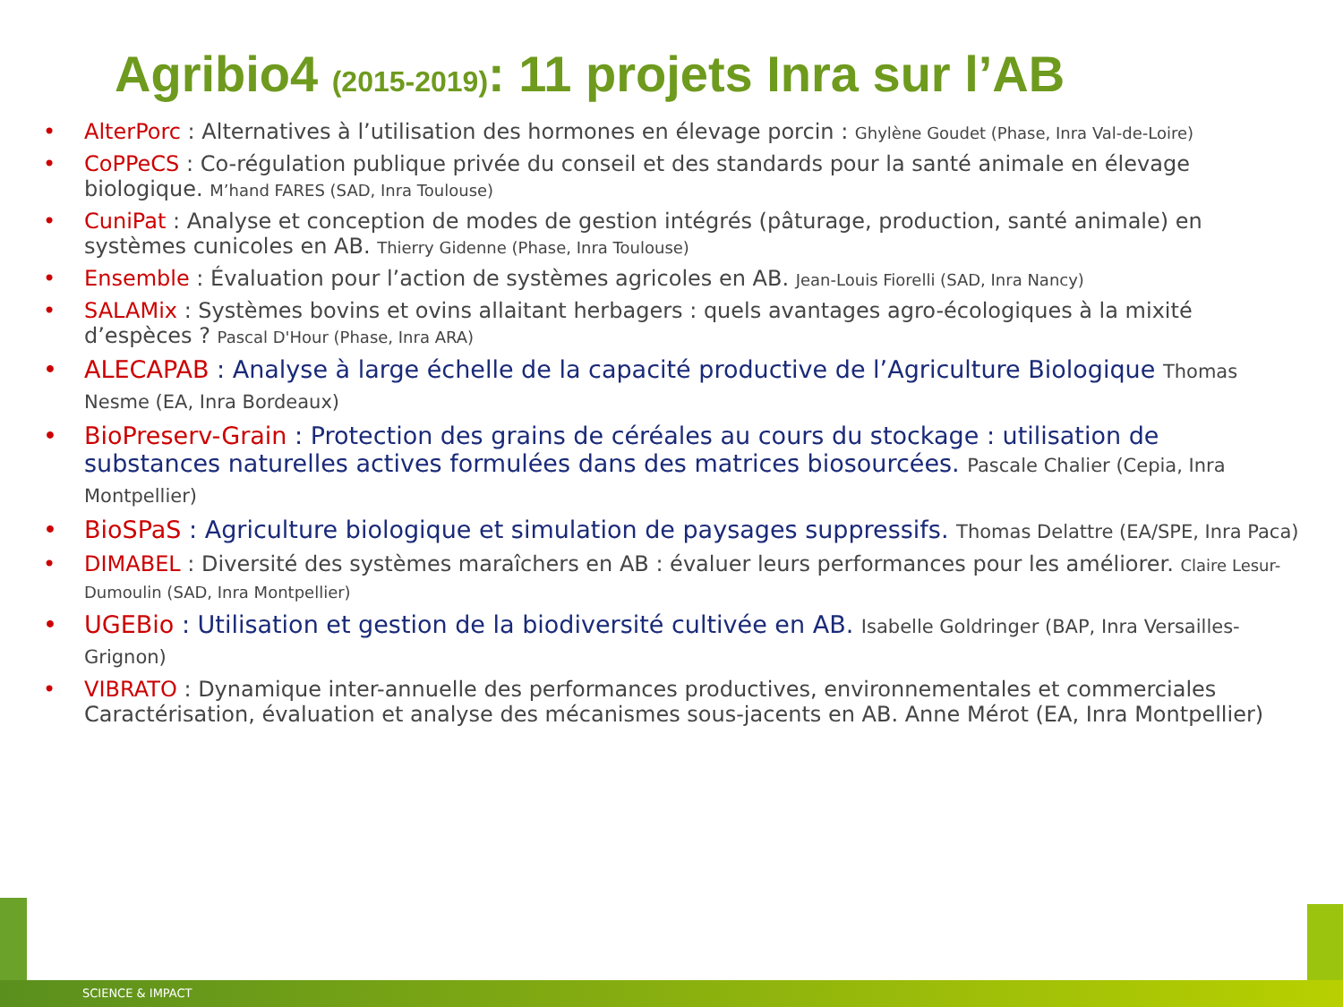Agribio4 (2015-2019): 11 projets Inra sur l’AB
AlterPorc : Alternatives à l’utilisation des hormones en élevage porcin : Ghylène Goudet (Phase, Inra Val-de-Loire)
CoPPeCS : Co-régulation publique privée du conseil et des standards pour la santé animale en élevage biologique. M’hand FARES (SAD, Inra Toulouse)
CuniPat : Analyse et conception de modes de gestion intégrés (pâturage, production, santé animale) en systèmes cunicoles en AB. Thierry Gidenne (Phase, Inra Toulouse)
Ensemble : Évaluation pour l’action de systèmes agricoles en AB. Jean-Louis Fiorelli (SAD, Inra Nancy)
SALAMix : Systèmes bovins et ovins allaitant herbagers : quels avantages agro-écologiques à la mixité d’espèces ? Pascal D'Hour (Phase, Inra ARA)
ALECAPAB : Analyse à large échelle de la capacité productive de l’Agriculture Biologique Thomas Nesme (EA, Inra Bordeaux)
BioPreserv-Grain : Protection des grains de céréales au cours du stockage : utilisation de substances naturelles actives formulées dans des matrices biosourcées. Pascale Chalier (Cepia, Inra Montpellier)
BioSPaS : Agriculture biologique et simulation de paysages suppressifs. Thomas Delattre (EA/SPE, Inra Paca)
DIMABEL : Diversité des systèmes maraîchers en AB : évaluer leurs performances pour les améliorer. Claire Lesur-Dumoulin (SAD, Inra Montpellier)
UGEBio : Utilisation et gestion de la biodiversité cultivée en AB. Isabelle Goldringer (BAP, Inra Versailles-Grignon)
VIBRATO : Dynamique inter-annuelle des performances productives, environnementales et commerciales Caractérisation, évaluation et analyse des mécanismes sous-jacents en AB. Anne Mérot (EA, Inra Montpellier)
SCIENCE & IMPACT